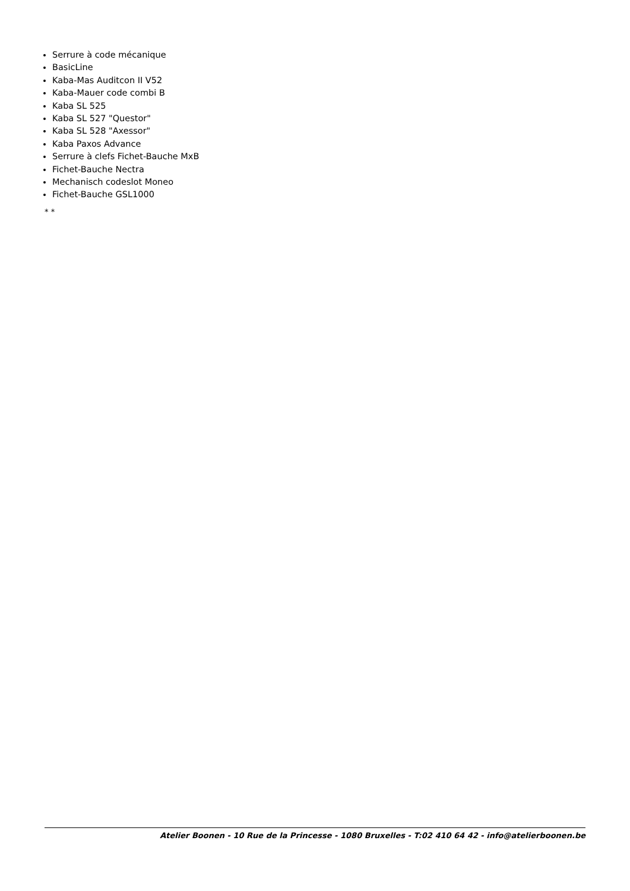Serrure à code mécanique
BasicLine
Kaba-Mas Auditcon II V52
Kaba-Mauer code combi B
Kaba SL 525
Kaba SL 527 "Questor"
Kaba SL 528 "Axessor"
Kaba Paxos Advance
Serrure à clefs Fichet-Bauche MxB
Fichet-Bauche Nectra
Mechanisch codeslot Moneo
Fichet-Bauche GSL1000
* *
Atelier Boonen - 10 Rue de la Princesse - 1080 Bruxelles - T:02 410 64 42 - info@atelierboonen.be